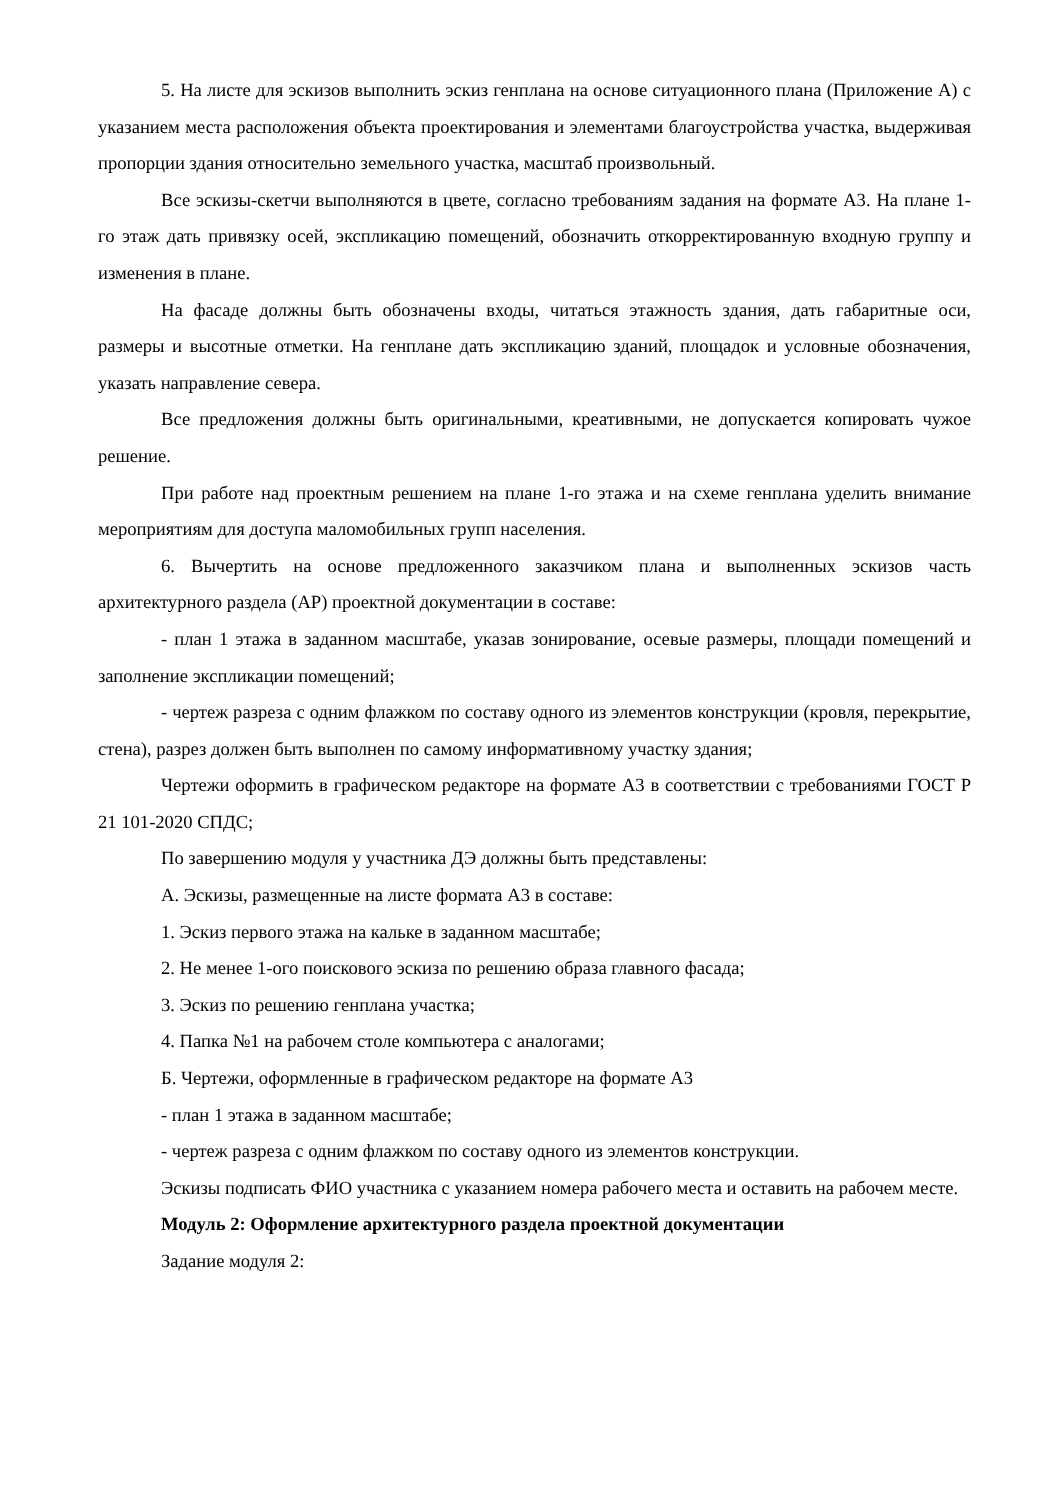5. На листе для эскизов выполнить эскиз генплана на основе ситуационного плана (Приложение А) с указанием места расположения объекта проектирования и элементами благоустройства участка, выдерживая пропорции здания относительно земельного участка, масштаб произвольный.
Все эскизы-скетчи выполняются в цвете, согласно требованиям задания на формате А3. На плане 1-го этаж дать привязку осей, экспликацию помещений, обозначить откорректированную входную группу и изменения в плане.
На фасаде должны быть обозначены входы, читаться этажность здания, дать габаритные оси, размеры и высотные отметки. На генплане дать экспликацию зданий, площадок и условные обозначения, указать направление севера.
Все предложения должны быть оригинальными, креативными, не допускается копировать чужое решение.
При работе над проектным решением на плане 1-го этажа и на схеме генплана уделить внимание мероприятиям для доступа маломобильных групп населения.
6. Вычертить на основе предложенного заказчиком плана и выполненных эскизов часть архитектурного раздела (АР) проектной документации в составе:
- план 1 этажа в заданном масштабе, указав зонирование, осевые размеры, площади помещений и заполнение экспликации помещений;
- чертеж разреза с одним флажком по составу одного из элементов конструкции (кровля, перекрытие, стена), разрез должен быть выполнен по самому информативному участку здания;
Чертежи оформить в графическом редакторе на формате А3 в соответствии с требованиями ГОСТ Р 21 101-2020 СПДС;
По завершению модуля у участника ДЭ должны быть представлены:
А. Эскизы, размещенные на листе формата А3 в составе:
1. Эскиз первого этажа на кальке в заданном масштабе;
2. Не менее 1-ого поискового эскиза по решению образа главного фасада;
3. Эскиз по решению генплана участка;
4. Папка №1 на рабочем столе компьютера с аналогами;
Б. Чертежи, оформленные в графическом редакторе на формате А3
- план 1 этажа в заданном масштабе;
- чертеж разреза с одним флажком по составу одного из элементов конструкции.
Эскизы подписать ФИО участника с указанием номера рабочего места и оставить на рабочем месте.
Модуль 2: Оформление архитектурного раздела проектной документации
Задание модуля 2: